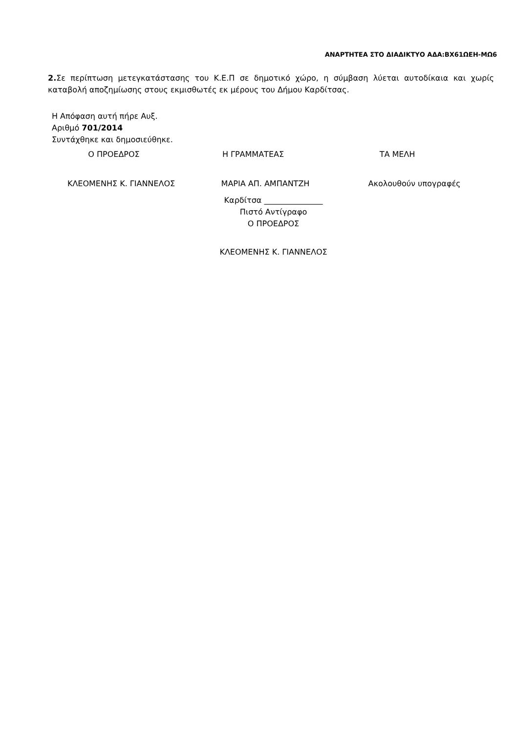ΑΝΑΡΤΗΤΕΑ ΣΤΟ ΔΙΑΔΙΚΤΥΟ ΑΔΑ:ΒΧ61ΩΕΗ-ΜΩ6
2. Σε περίπτωση μετεγκατάστασης του Κ.Ε.Π σε δημοτικό χώρο, η σύμβαση λύεται αυτοδίκαια και χωρίς καταβολή αποζημίωσης στους εκμισθωτές εκ μέρους του Δήμου Καρδίτσας.
Η Απόφαση αυτή πήρε Αυξ.
Αριθμό 701/2014
Συντάχθηκε και δημοσιεύθηκε.
Ο ΠΡΟΕΔΡΟΣ Η ΓΡΑΜΜΑΤΕΑΣ ΤΑ ΜΕΛΗ
ΚΛΕΟΜΕΝΗΣ Κ. ΓΙΑΝΝΕΛΟΣ ΜΑΡΙΑ ΑΠ. ΑΜΠΑΝΤΖΗ Ακολουθούν υπογραφές
Καρδίτσα _______________
Πιστό Αντίγραφο
Ο ΠΡΟΕΔΡΟΣ
ΚΛΕΟΜΕΝΗΣ Κ. ΓΙΑΝΝΕΛΟΣ